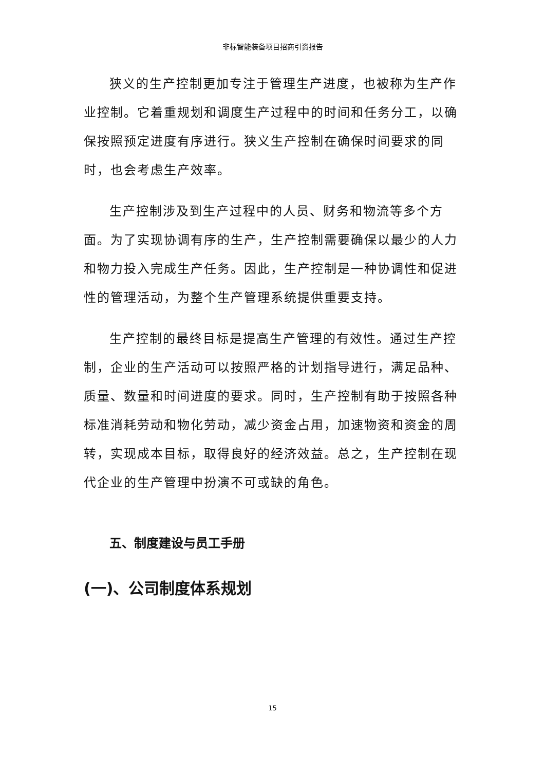非标智能装备项目招商引资报告
狭义的生产控制更加专注于管理生产进度，也被称为生产作业控制。它着重规划和调度生产过程中的时间和任务分工，以确保按照预定进度有序进行。狭义生产控制在确保时间要求的同时，也会考虑生产效率。
生产控制涉及到生产过程中的人员、财务和物流等多个方面。为了实现协调有序的生产，生产控制需要确保以最少的人力和物力投入完成生产任务。因此，生产控制是一种协调性和促进性的管理活动，为整个生产管理系统提供重要支持。
生产控制的最终目标是提高生产管理的有效性。通过生产控制，企业的生产活动可以按照严格的计划指导进行，满足品种、质量、数量和时间进度的要求。同时，生产控制有助于按照各种标准消耗劳动和物化劳动，减少资金占用，加速物资和资金的周转，实现成本目标，取得良好的经济效益。总之，生产控制在现代企业的生产管理中扮演不可或缺的角色。
五、制度建设与员工手册
(一)、公司制度体系规划
15